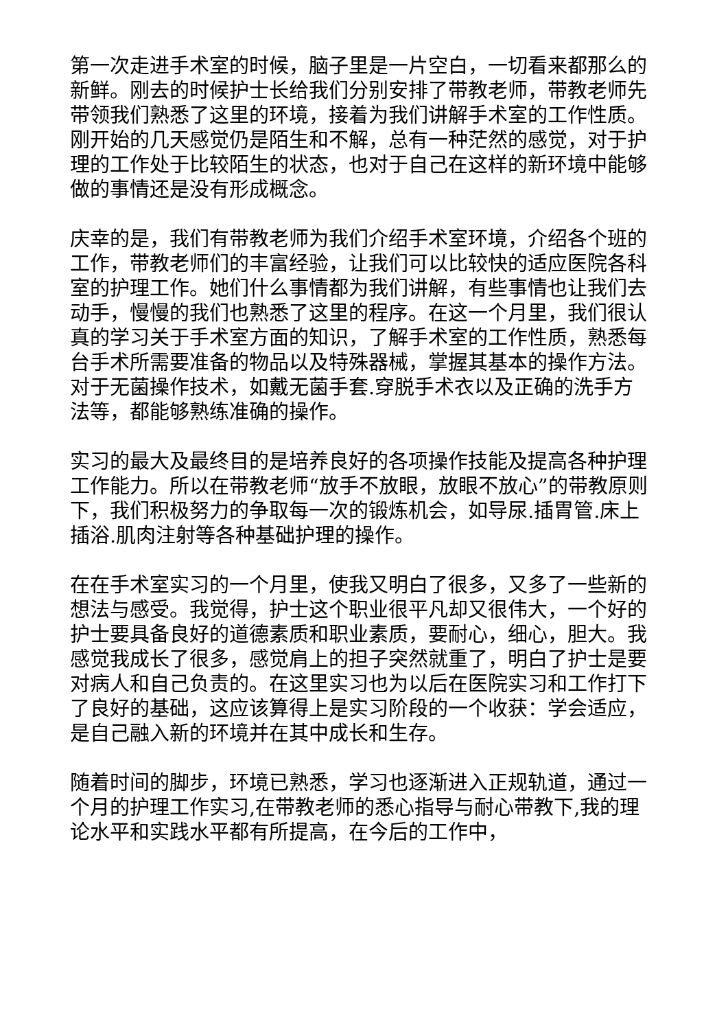第一次走进手术室的时候，脑子里是一片空白，一切看来都那么的新鲜。刚去的时候护士长给我们分别安排了带教老师，带教老师先带领我们熟悉了这里的环境，接着为我们讲解手术室的工作性质。刚开始的几天感觉仍是陌生和不解，总有一种茫然的感觉，对于护理的工作处于比较陌生的状态，也对于自己在这样的新环境中能够做的事情还是没有形成概念。
庆幸的是，我们有带教老师为我们介绍手术室环境，介绍各个班的工作，带教老师们的丰富经验，让我们可以比较快的适应医院各科室的护理工作。她们什么事情都为我们讲解，有些事情也让我们去动手，慢慢的我们也熟悉了这里的程序。在这一个月里，我们很认真的学习关于手术室方面的知识，了解手术室的工作性质，熟悉每台手术所需要准备的物品以及特殊器械，掌握其基本的操作方法。对于无菌操作技术，如戴无菌手套.穿脱手术衣以及正确的洗手方法等，都能够熟练准确的操作。
实习的最大及最终目的是培养良好的各项操作技能及提高各种护理工作能力。所以在带教老师“放手不放眼，放眼不放心”的带教原则下，我们积极努力的争取每一次的锻炼机会，如导尿.插胃管.床上插浴.肌肉注射等各种基础护理的操作。
在在手术室实习的一个月里，使我又明白了很多，又多了一些新的想法与感受。我觉得，护士这个职业很平凡却又很伟大，一个好的护士要具备良好的道德素质和职业素质，要耐心，细心，胆大。我感觉我成长了很多，感觉肩上的担子突然就重了，明白了护士是要对病人和自己负责的。在这里实习也为以后在医院实习和工作打下了良好的基础，这应该算得上是实习阶段的一个收获：学会适应，是自己融入新的环境并在其中成长和生存。
随着时间的脚步，环境已熟悉，学习也逐渐进入正规轨道，通过一个月的护理工作实习,在带教老师的悉心指导与耐心带教下,我的理论水平和实践水平都有所提高，在今后的工作中，